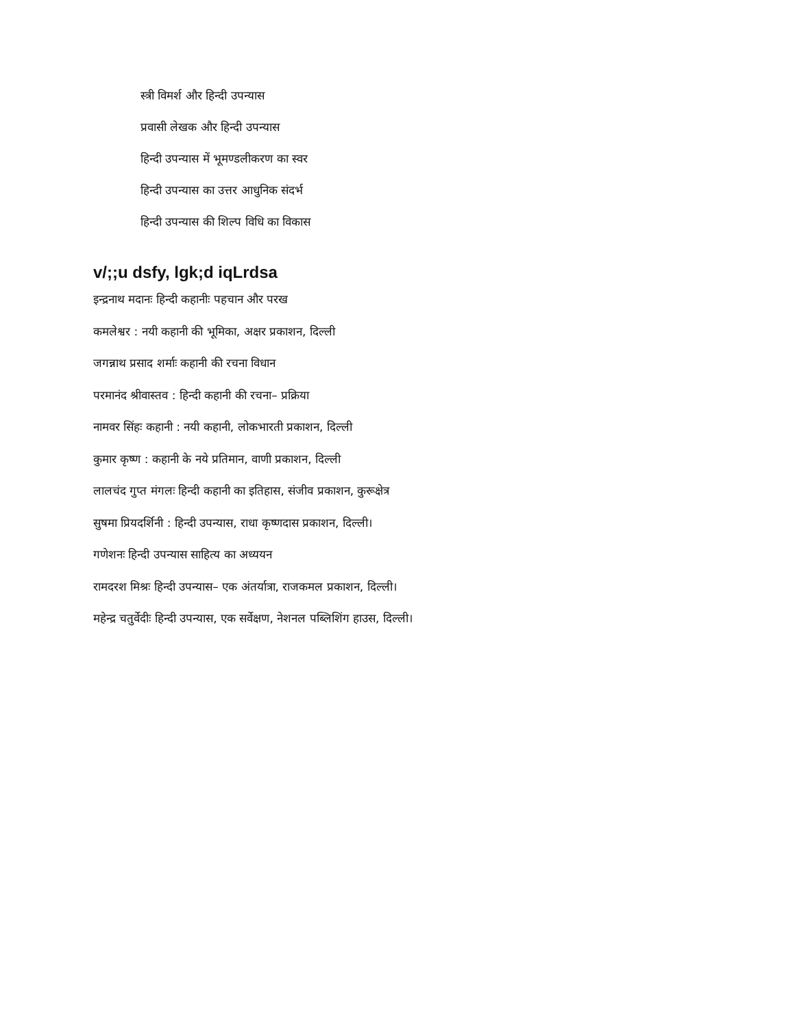स्त्री विमर्श और हिन्दी उपन्यास
प्रवासी लेखक और हिन्दी उपन्यास
हिन्दी उपन्यास में भूमण्डलीकरण का स्वर
हिन्दी उपन्यास का उत्तर आधुनिक संदर्भ
हिन्दी उपन्यास की शिल्प विधि का विकास
v/;;u dsfy, lgk;d iqLrdsa
इन्द्रनाथ मदानः हिन्दी कहानीः पहचान और परख
कमलेश्वर : नयी कहानी की भूमिका, अक्षर प्रकाशन, दिल्ली
जगन्नाथ प्रसाद शर्माः कहानी की रचना विधान
परमानंद श्रीवास्तव : हिन्दी कहानी की रचना– प्रक्रिया
नामवर सिंहः कहानी : नयी कहानी, लोकभारती प्रकाशन, दिल्ली
कुमार कृष्ण : कहानी के नये प्रतिमान, वाणी प्रकाशन, दिल्ली
लालचंद गुप्त मंगलः हिन्दी कहानी का इतिहास, संजीव प्रकाशन, कुरूक्षेत्र
सुषमा प्रियदर्शिनी : हिन्दी उपन्यास, राधा कृष्णदास प्रकाशन, दिल्ली।
गणेशनः हिन्दी उपन्यास साहित्य का अध्ययन
रामदरश मिश्रः हिन्दी उपन्यास– एक अंतर्यात्रा, राजकमल प्रकाशन, दिल्ली।
महेन्द्र चतुर्वेदीः हिन्दी उपन्यास, एक सर्वेक्षण, नेशनल पब्लिशिंग हाउस, दिल्ली।